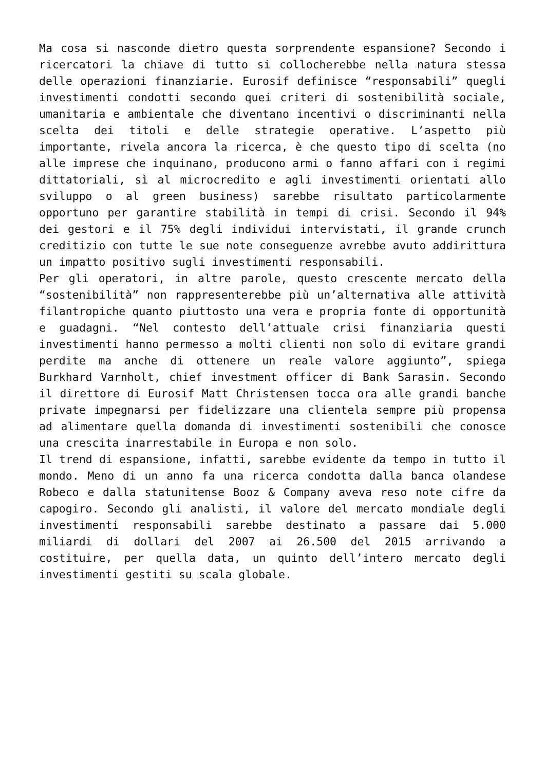Ma cosa si nasconde dietro questa sorprendente espansione? Secondo i ricercatori la chiave di tutto si collocherebbe nella natura stessa delle operazioni finanziarie. Eurosif definisce “responsabili” quegli investimenti condotti secondo quei criteri di sostenibilità sociale, umanitaria e ambientale che diventano incentivi o discriminanti nella scelta dei titoli e delle strategie operative. L’aspetto più importante, rivela ancora la ricerca, è che questo tipo di scelta (no alle imprese che inquinano, producono armi o fanno affari con i regimi dittatoriali, sì al microcredito e agli investimenti orientati allo sviluppo o al green business) sarebbe risultato particolarmente opportuno per garantire stabilità in tempi di crisi. Secondo il 94% dei gestori e il 75% degli individui intervistati, il grande crunch creditizio con tutte le sue note conseguenze avrebbe avuto addirittura un impatto positivo sugli investimenti responsabili.
Per gli operatori, in altre parole, questo crescente mercato della “sostenibilità” non rappresenterebbe più un’alternativa alle attività filantropiche quanto piuttosto una vera e propria fonte di opportunità e guadagni. “Nel contesto dell’attuale crisi finanziaria questi investimenti hanno permesso a molti clienti non solo di evitare grandi perdite ma anche di ottenere un reale valore aggiunto”, spiega Burkhard Varnholt, chief investment officer di Bank Sarasin. Secondo il direttore di Eurosif Matt Christensen tocca ora alle grandi banche private impegnarsi per fidelizzare una clientela sempre più propensa ad alimentare quella domanda di investimenti sostenibili che conosce una crescita inarrestabile in Europa e non solo.
Il trend di espansione, infatti, sarebbe evidente da tempo in tutto il mondo. Meno di un anno fa una ricerca condotta dalla banca olandese Robeco e dalla statunitense Booz & Company aveva reso note cifre da capogiro. Secondo gli analisti, il valore del mercato mondiale degli investimenti responsabili sarebbe destinato a passare dai 5.000 miliardi di dollari del 2007 ai 26.500 del 2015 arrivando a costituire, per quella data, un quinto dell’intero mercato degli investimenti gestiti su scala globale.